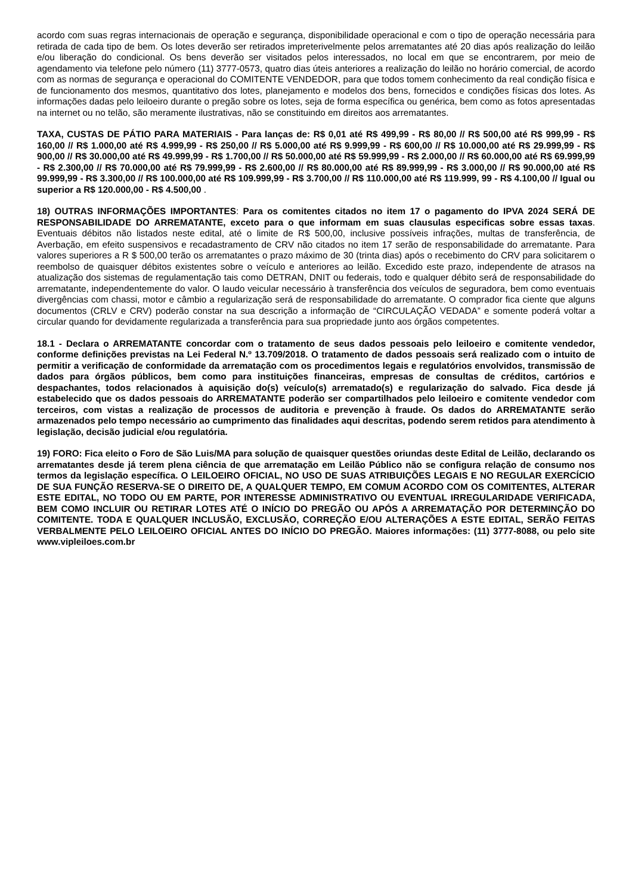acordo com suas regras internacionais de operação e segurança, disponibilidade operacional e com o tipo de operação necessária para retirada de cada tipo de bem. Os lotes deverão ser retirados impreterivelmente pelos arrematantes até 20 dias após realização do leilão e/ou liberação do condicional. Os bens deverão ser visitados pelos interessados, no local em que se encontrarem, por meio de agendamento via telefone pelo número (11) 3777-0573, quatro dias úteis anteriores a realização do leilão no horário comercial, de acordo com as normas de segurança e operacional do COMITENTE VENDEDOR, para que todos tomem conhecimento da real condição física e de funcionamento dos mesmos, quantitativo dos lotes, planejamento e modelos dos bens, fornecidos e condições físicas dos lotes. As informações dadas pelo leiloeiro durante o pregão sobre os lotes, seja de forma específica ou genérica, bem como as fotos apresentadas na internet ou no telão, são meramente ilustrativas, não se constituindo em direitos aos arrematantes.
TAXA, CUSTAS DE PÁTIO PARA MATERIAIS - Para lanças de: R$ 0,01 até R$ 499,99 - R$ 80,00 // R$ 500,00 até R$ 999,99 - R$ 160,00 // R$ 1.000,00 até R$ 4.999,99 - R$ 250,00 // R$ 5.000,00 até R$ 9.999,99 - R$ 600,00 // R$ 10.000,00 até R$ 29.999,99 - R$ 900,00 // R$ 30.000,00 até R$ 49.999,99 - R$ 1.700,00 // R$ 50.000,00 até R$ 59.999,99 - R$ 2.000,00 // R$ 60.000,00 até R$ 69.999,99 - R$ 2.300,00 // R$ 70.000,00 até R$ 79.999,99 - R$ 2.600,00 // R$ 80.000,00 até R$ 89.999,99 - R$ 3.000,00 // R$ 90.000,00 até R$ 99.999,99 - R$ 3.300,00 // R$ 100.000,00 até R$ 109.999,99 - R$ 3.700,00 // R$ 110.000,00 até R$ 119.999, 99 - R$ 4.100,00 // Igual ou superior a R$ 120.000,00 - R$ 4.500,00 .
18) OUTRAS INFORMAÇÕES IMPORTANTES: Para os comitentes citados no item 17 o pagamento do IPVA 2024 SERÁ DE RESPONSABILIDADE DO ARREMATANTE, exceto para o que informam em suas clausulas especificas sobre essas taxas. Eventuais débitos não listados neste edital, até o limite de R$ 500,00, inclusive possíveis infrações, multas de transferência, de Averbação, em efeito suspensivos e recadastramento de CRV não citados no item 17 serão de responsabilidade do arrematante. Para valores superiores a R $ 500,00 terão os arrematantes o prazo máximo de 30 (trinta dias) após o recebimento do CRV para solicitarem o reembolso de quaisquer débitos existentes sobre o veículo e anteriores ao leilão. Excedido este prazo, independente de atrasos na atualização dos sistemas de regulamentação tais como DETRAN, DNIT ou federais, todo e qualquer débito será de responsabilidade do arrematante, independentemente do valor. O laudo veicular necessário à transferência dos veículos de seguradora, bem como eventuais divergências com chassi, motor e câmbio a regularização será de responsabilidade do arrematante. O comprador fica ciente que alguns documentos (CRLV e CRV) poderão constar na sua descrição a informação de “CIRCULAÇÃO VEDADA” e somente poderá voltar a circular quando for devidamente regularizada a transferência para sua propriedade junto aos órgãos competentes.
18.1 - Declara o ARREMATANTE concordar com o tratamento de seus dados pessoais pelo leiloeiro e comitente vendedor, conforme definições previstas na Lei Federal N.º 13.709/2018. O tratamento de dados pessoais será realizado com o intuito de permitir a verificação de conformidade da arrematação com os procedimentos legais e regulatórios envolvidos, transmissão de dados para órgãos públicos, bem como para instituições financeiras, empresas de consultas de créditos, cartórios e despachantes, todos relacionados à aquisição do(s) veículo(s) arrematado(s) e regularização do salvado. Fica desde já estabelecido que os dados pessoais do ARREMATANTE poderão ser compartilhados pelo leiloeiro e comitente vendedor com terceiros, com vistas a realização de processos de auditoria e prevenção à fraude. Os dados do ARREMATANTE serão armazenados pelo tempo necessário ao cumprimento das finalidades aqui descritas, podendo serem retidos para atendimento à legislação, decisão judicial e/ou regulatória.
19) FORO: Fica eleito o Foro de São Luis/MA para solução de quaisquer questões oriundas deste Edital de Leilão, declarando os arrematantes desde já terem plena ciência de que arrematação em Leilão Público não se configura relação de consumo nos termos da legislação específica. O LEILOEIRO OFICIAL, NO USO DE SUAS ATRIBUIÇÕES LEGAIS E NO REGULAR EXERCÍCIO DE SUA FUNÇÃO RESERVA-SE O DIREITO DE, A QUALQUER TEMPO, EM COMUM ACORDO COM OS COMITENTES, ALTERAR ESTE EDITAL, NO TODO OU EM PARTE, POR INTERESSE ADMINISTRATIVO OU EVENTUAL IRREGULARIDADE VERIFICADA, BEM COMO INCLUIR OU RETIRAR LOTES ATÉ O INÍCIO DO PREGÃO OU APÓS A ARREMATAÇÃO POR DETERMINÇÃO DO COMITENTE. TODA E QUALQUER INCLUSÃO, EXCLUSÃO, CORREÇÃO E/OU ALTERAÇÕES A ESTE EDITAL, SERÃO FEITAS VERBALMENTE PELO LEILOEIRO OFICIAL ANTES DO INÍCIO DO PREGÃO. Maiores informações: (11) 3777-8088, ou pelo site www.vipleiloes.com.br